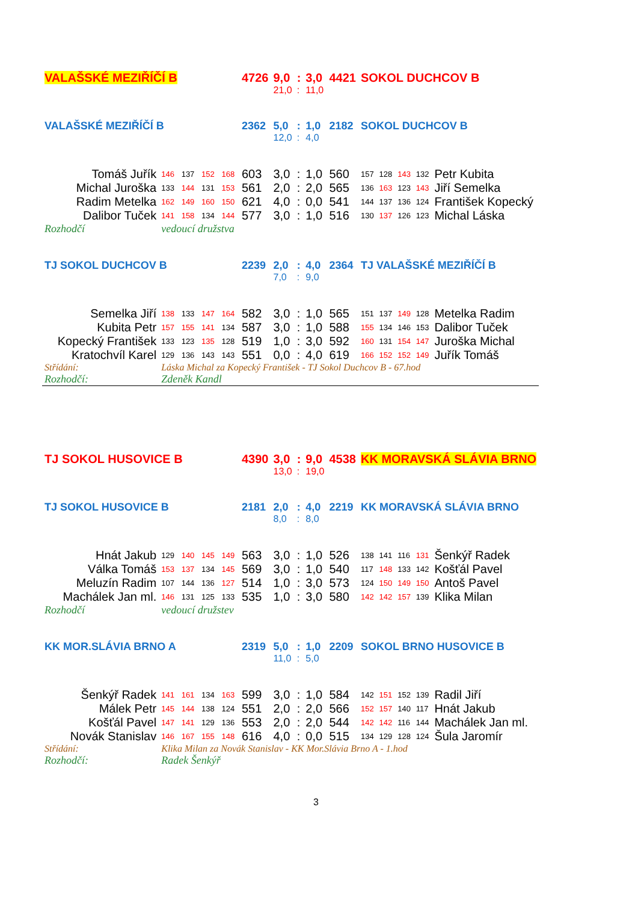| VALAŠSKÉ MEZIŘÍČÍ B | | | | | 4726 | 9,0 | : | 3,0 | 4421 | SOKOL DUCHCOV B | | | | |
| | | | | | | 21,0 | : | 11,0 | | | | | | |
| VALAŠSKÉ MEZIŘÍČÍ B | | | | | 2362 | 5,0 | : | 1,0 | 2182 | SOKOL DUCHCOV B | | | | |
| | | | | | | 12,0 | : | 4,0 | | | | | | |
| Tomáš Juřík | 146 | 137 | 152 | 168 | 603 | 3,0 | : | 1,0 | 560 | 157 | 128 | 143 | 132 | Petr Kubita |
| Michal Juroška | 133 | 144 | 131 | 153 | 561 | 2,0 | : | 2,0 | 565 | 136 | 163 | 123 | 143 | Jiří Semelka |
| Radim Metelka | 162 | 149 | 160 | 150 | 621 | 4,0 | : | 0,0 | 541 | 144 | 137 | 136 | 124 | František Kopecký |
| Dalibor Tuček | 141 | 158 | 134 | 144 | 577 | 3,0 | : | 1,0 | 516 | 130 | 137 | 126 | 123 | Michal Láska |
| Rozhodčí | vedoucí družstva | | | | | | | | | | | | | |
| TJ SOKOL DUCHCOV B | | | | | 2239 | 2,0 | : | 4,0 | 2364 | TJ VALAŠSKÉ MEZIŘÍČÍ B | | | | |
| | | | | | | 7,0 | : | 9,0 | | | | | | |
| Semelka Jiří | 138 | 133 | 147 | 164 | 582 | 3,0 | : | 1,0 | 565 | 151 | 137 | 149 | 128 | Metelka Radim |
| Kubita Petr | 157 | 155 | 141 | 134 | 587 | 3,0 | : | 1,0 | 588 | 155 | 134 | 146 | 153 | Dalibor Tuček |
| Kopecký František | 133 | 123 | 135 | 128 | 519 | 1,0 | : | 3,0 | 592 | 160 | 131 | 154 | 147 | Juroška Michal |
| Kratochvíl Karel | 129 | 136 | 143 | 143 | 551 | 0,0 | : | 4,0 | 619 | 166 | 152 | 152 | 149 | Juřík Tomáš |
| Střídání: | Láska Michal za Kopecký František - TJ Sokol Duchcov B - 67.hod | | | | | | | | | | | | | |
| Rozhodčí: | Zdeněk Kandl | | | | | | | | | | | | | |
| TJ SOKOL HUSOVICE B | | | | | 4390 | 3,0 | : | 9,0 | 4538 | KK MORAVSKÁ SLÁVIA BRNO | | | | |
| | | | | | | 13,0 | : | 19,0 | | | | | | |
| TJ SOKOL HUSOVICE B | | | | | 2181 | 2,0 | : | 4,0 | 2219 | KK MORAVSKÁ SLÁVIA BRNO | | | | |
| | | | | | | 8,0 | : | 8,0 | | | | | | |
| Hnát Jakub | 129 | 140 | 145 | 149 | 563 | 3,0 | : | 1,0 | 526 | 138 | 141 | 116 | 131 | Šenkýř Radek |
| Válka Tomáš | 153 | 137 | 134 | 145 | 569 | 3,0 | : | 1,0 | 540 | 117 | 148 | 133 | 142 | Košťál Pavel |
| Meluzín Radim | 107 | 144 | 136 | 127 | 514 | 1,0 | : | 3,0 | 573 | 124 | 150 | 149 | 150 | Antoš Pavel |
| Machálek Jan ml. | 146 | 131 | 125 | 133 | 535 | 1,0 | : | 3,0 | 580 | 142 | 142 | 157 | 139 | Klika Milan |
| Rozhodčí | vedoucí družstev | | | | | | | | | | | | | |
| KK MOR.SLÁVIA BRNO A | | | | | 2319 | 5,0 | : | 1,0 | 2209 | SOKOL BRNO HUSOVICE B | | | | |
| | | | | | | 11,0 | : | 5,0 | | | | | | |
| Šenkýř Radek | 141 | 161 | 134 | 163 | 599 | 3,0 | : | 1,0 | 584 | 142 | 151 | 152 | 139 | Radil Jiří |
| Málek Petr | 145 | 144 | 138 | 124 | 551 | 2,0 | : | 2,0 | 566 | 152 | 157 | 140 | 117 | Hnát Jakub |
| Košťál Pavel | 147 | 141 | 129 | 136 | 553 | 2,0 | : | 2,0 | 544 | 142 | 142 | 116 | 144 | Machálek Jan ml. |
| Novák Stanislav | 146 | 167 | 155 | 148 | 616 | 4,0 | : | 0,0 | 515 | 134 | 129 | 128 | 124 | Šula Jaromír |
| Střídání: | Klika Milan za Novák Stanislav - KK Mor.Slávia Brno A - 1.hod | | | | | | | | | | | | | |
| Rozhodčí: | Radek Šenkýř | | | | | | | | | | | | | |
3